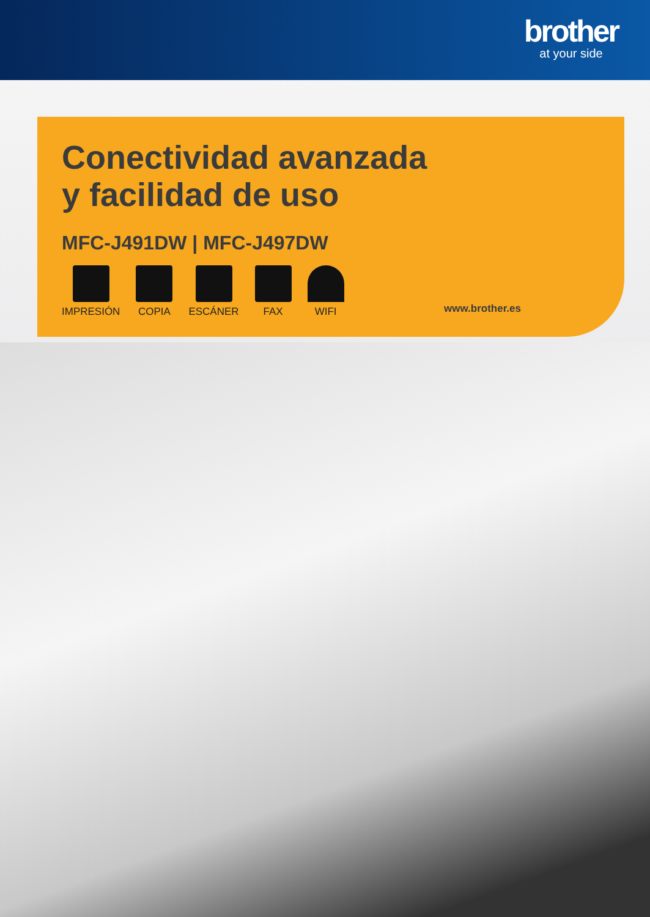brother
at your side
Conectividad avanzada
y facilidad de uso
MFC-J491DW | MFC-J497DW
IMPRESIÓN COPIA ESCÁNER FAX WIFI
www.brother.es